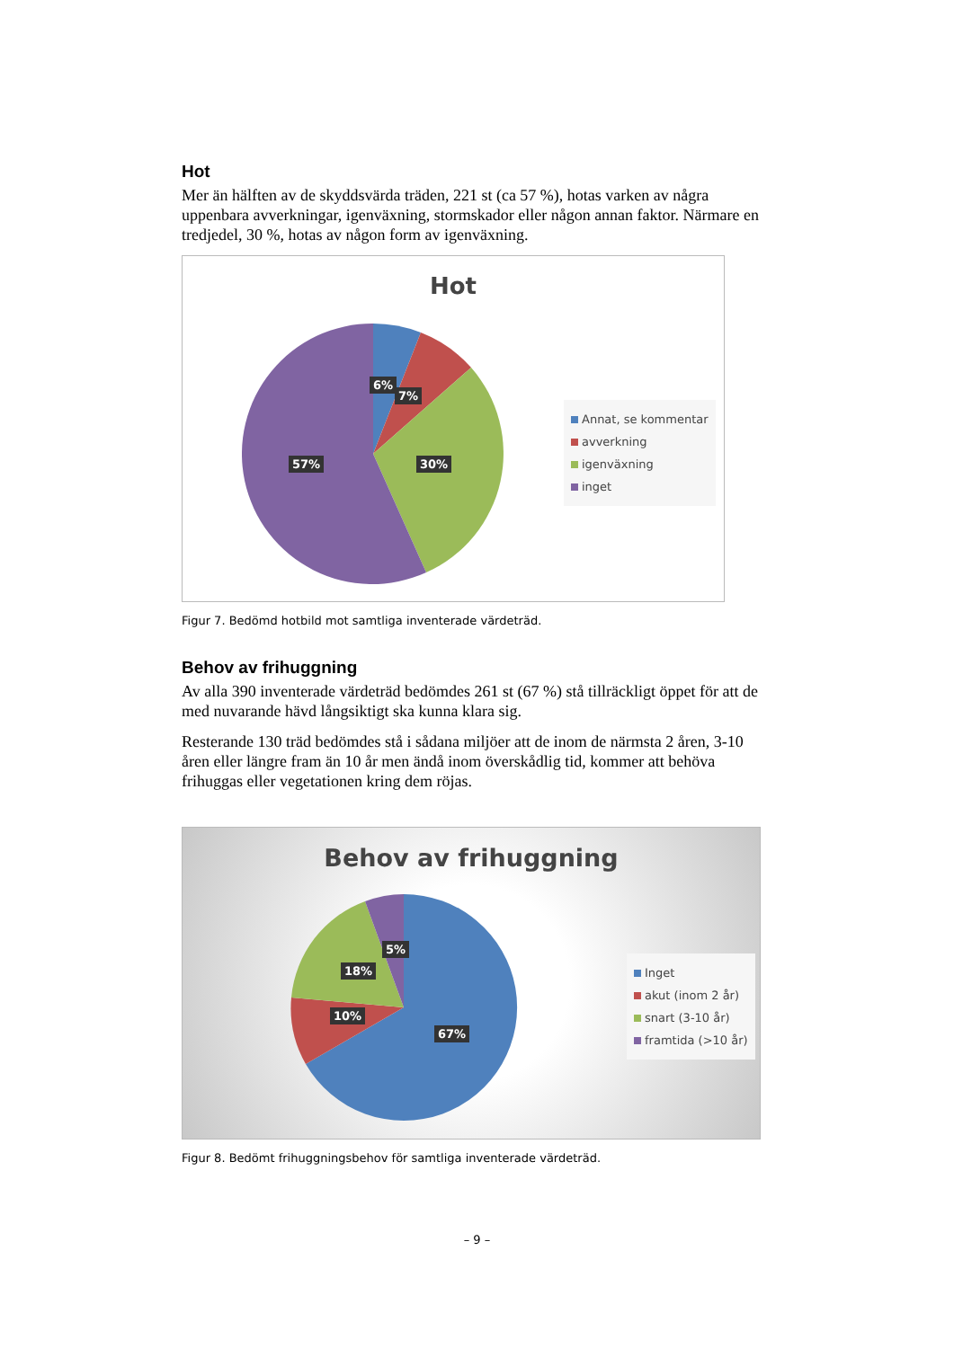Hot
Mer än hälften av de skyddsvärda träden, 221 st (ca 57 %), hotas varken av några uppenbara avverkningar, igenväxning, stormskador eller någon annan faktor. Närmare en tredjedel, 30 %, hotas av någon form av igenväxning.
Hot
6%
7%
30%
57%
Annat, se kommentar
avverkning
igenväxning
inget
Figur 7. Bedömd hotbild mot samtliga inventerade värdeträd.
Behov av frihuggning
Av alla 390 inventerade värdeträd bedömdes 261 st (67 %) stå tillräckligt öppet för att de med nuvarande hävd långsiktigt ska kunna klara sig.
Resterande 130 träd bedömdes stå i sådana miljöer att de inom de närmsta 2 åren, 3-10 åren eller längre fram än 10 år men ändå inom överskådlig tid, kommer att behöva frihuggas eller vegetationen kring dem röjas.
Behov av frihuggning
5%
18%
10%
67%
Inget
akut (inom 2 år)
snart (3-10 år)
framtida (>10 år)
Figur 8. Bedömt frihuggningsbehov för samtliga inventerade värdeträd.
– 9 –